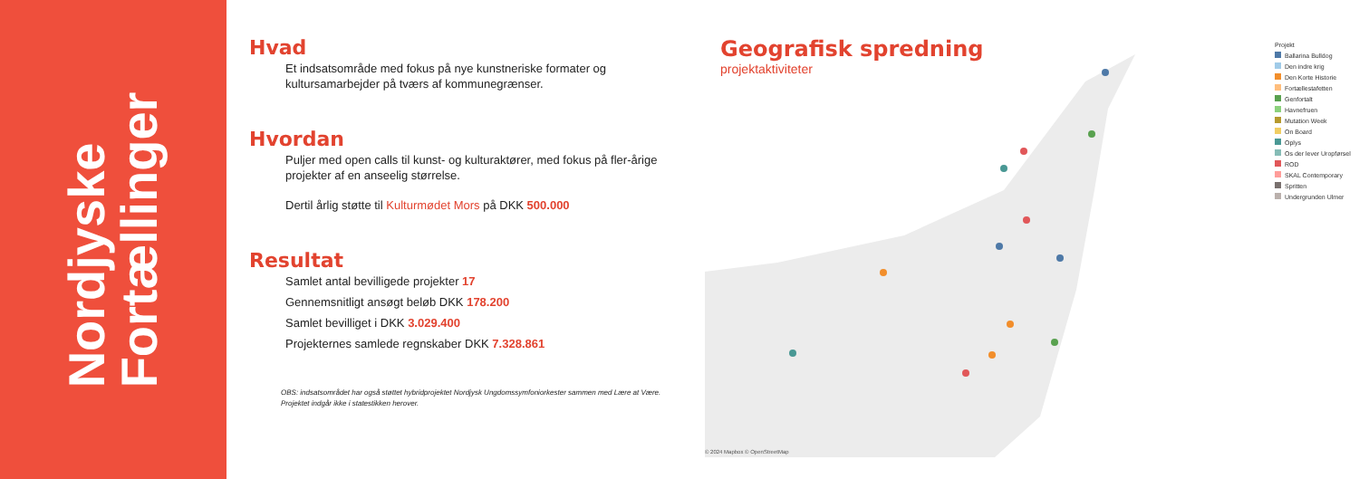Nordjyske
Fortællinger
Hvad
Et indsatsområde med fokus på nye kunstneriske formater og kultursamarbejder på tværs af kommunegrænser.
Hvordan
Puljer med open calls til kunst- og kulturaktører, med fokus på fler-årige projekter af en anseelig størrelse.
Dertil årlig støtte til Kulturmødet Mors på DKK 500.000
Resultat
Samlet antal bevilligede projekter 17
Gennemsnitligt ansøgt beløb DKK 178.200
Samlet bevilliget i DKK 3.029.400
Projekternes samlede regnskaber DKK 7.328.861
OBS: indsatsområdet har også støttet hybridprojektet Nordjysk Ungdomssymfoniorkester sammen med Lære at Være. Projektet indgår ikke i statestikken herover.
Geografisk spredning
projektaktiviteter
© 2024 Mapbox © OpenStreetMap
Projekt
Ballarina Bulldog
Den indre krig
Den Korte Historie
Fortællestafetten
Genfortalt
Havnefruen
Mutation Week
On Board
Oplys
Os der lever Uropførsel
ROD
SKAL Contemporary
Spritten
Undergrunden Ulmer